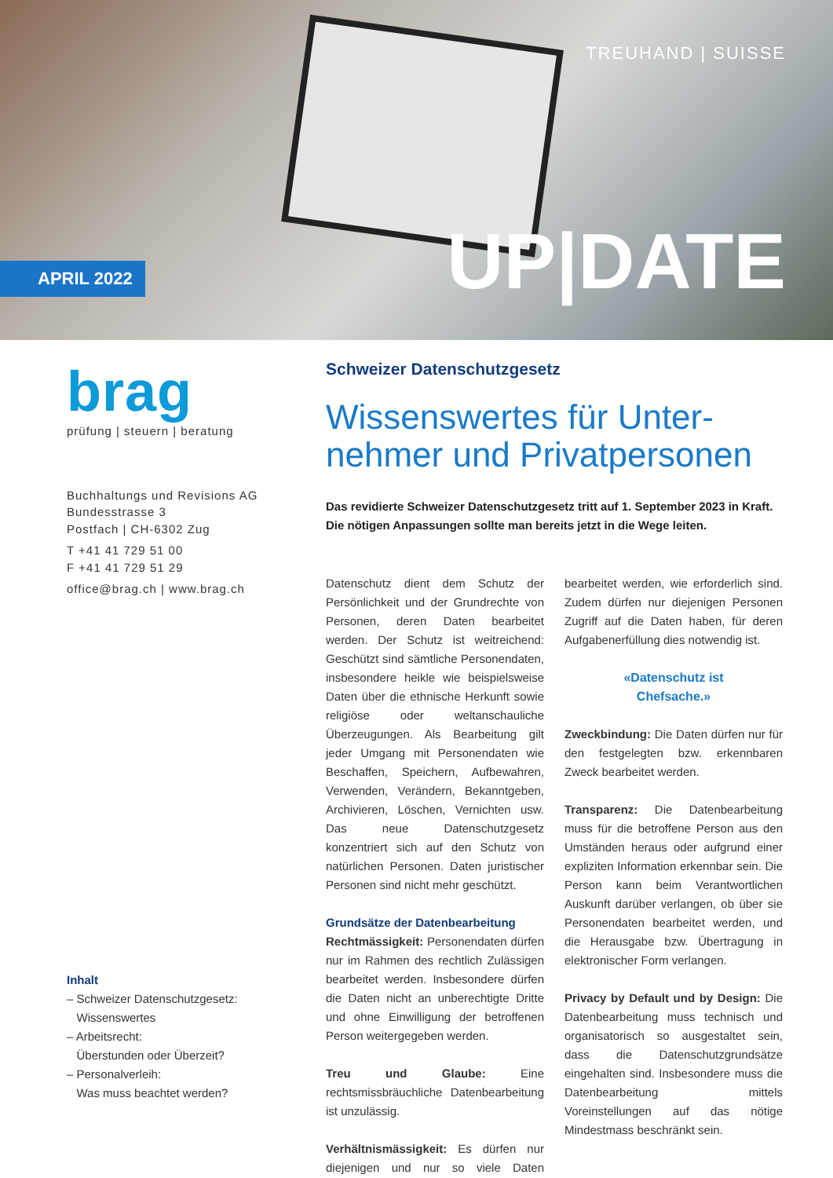TREUHAND | SUISSE
UP|DATE APRIL 2022
brag
prüfung | steuern | beratung
Buchhaltungs und Revisions AG
Bundesstrasse 3
Postfach | CH-6302 Zug
T +41 41 729 51 00
F +41 41 729 51 29
office@brag.ch | www.brag.ch
Inhalt
– Schweizer Datenschutzgesetz:
Wissenswertes
– Arbeitsrecht:
Überstunden oder Überzeit?
– Personalverleih:
Was muss beachtet werden?
Schweizer Datenschutzgesetz
Wissenswertes für Unter-
nehmer und Privatpersonen
Das revidierte Schweizer Datenschutzgesetz tritt auf 1. September 2023 in Kraft. Die nötigen Anpassungen sollte man bereits jetzt in die Wege leiten.
Datenschutz dient dem Schutz der Persönlichkeit und der Grundrechte von Personen, deren Daten bearbeitet werden. Der Schutz ist weitreichend: Geschützt sind sämtliche Personendaten, insbesondere heikle wie beispielsweise Daten über die ethnische Herkunft sowie religiöse oder weltanschauliche Überzeugungen. Als Bearbeitung gilt jeder Umgang mit Personendaten wie Beschaffen, Speichern, Aufbewahren, Verwenden, Verändern, Bekanntgeben, Archivieren, Löschen, Vernichten usw. Das neue Datenschutzgesetz konzentriert sich auf den Schutz von natürlichen Personen. Daten juristischer Personen sind nicht mehr geschützt.
Grundsätze der Datenbearbeitung
Rechtmässigkeit: Personendaten dürfen nur im Rahmen des rechtlich Zulässigen bearbeitet werden. Insbesondere dürfen die Daten nicht an unberechtigte Dritte und ohne Einwilligung der betroffenen Person weitergegeben werden.
Treu und Glaube: Eine rechtsmissbräuchliche Datenbearbeitung ist unzulässig.
Verhältnismässigkeit: Es dürfen nur diejenigen und nur so viele Daten bearbeitet werden, wie erforderlich sind. Zudem dürfen nur diejenigen Personen Zugriff auf die Daten haben, für deren Aufgabenerfüllung dies notwendig ist.
«Datenschutz ist
Chefsache.»
Zweckbindung: Die Daten dürfen nur für den festgelegten bzw. erkennbaren Zweck bearbeitet werden.
Transparenz: Die Datenbearbeitung muss für die betroffene Person aus den Umständen heraus oder aufgrund einer expliziten Information erkennbar sein. Die Person kann beim Verantwortlichen Auskunft darüber verlangen, ob über sie Personendaten bearbeitet werden, und die Herausgabe bzw. Übertragung in elektronischer Form verlangen.
Privacy by Default und by Design: Die Datenbearbeitung muss technisch und organisatorisch so ausgestaltet sein, dass die Datenschutzgrundsätze eingehalten sind. Insbesondere muss die Datenbearbeitung mittels Voreinstellungen auf das nötige Mindestmass beschränkt sein.